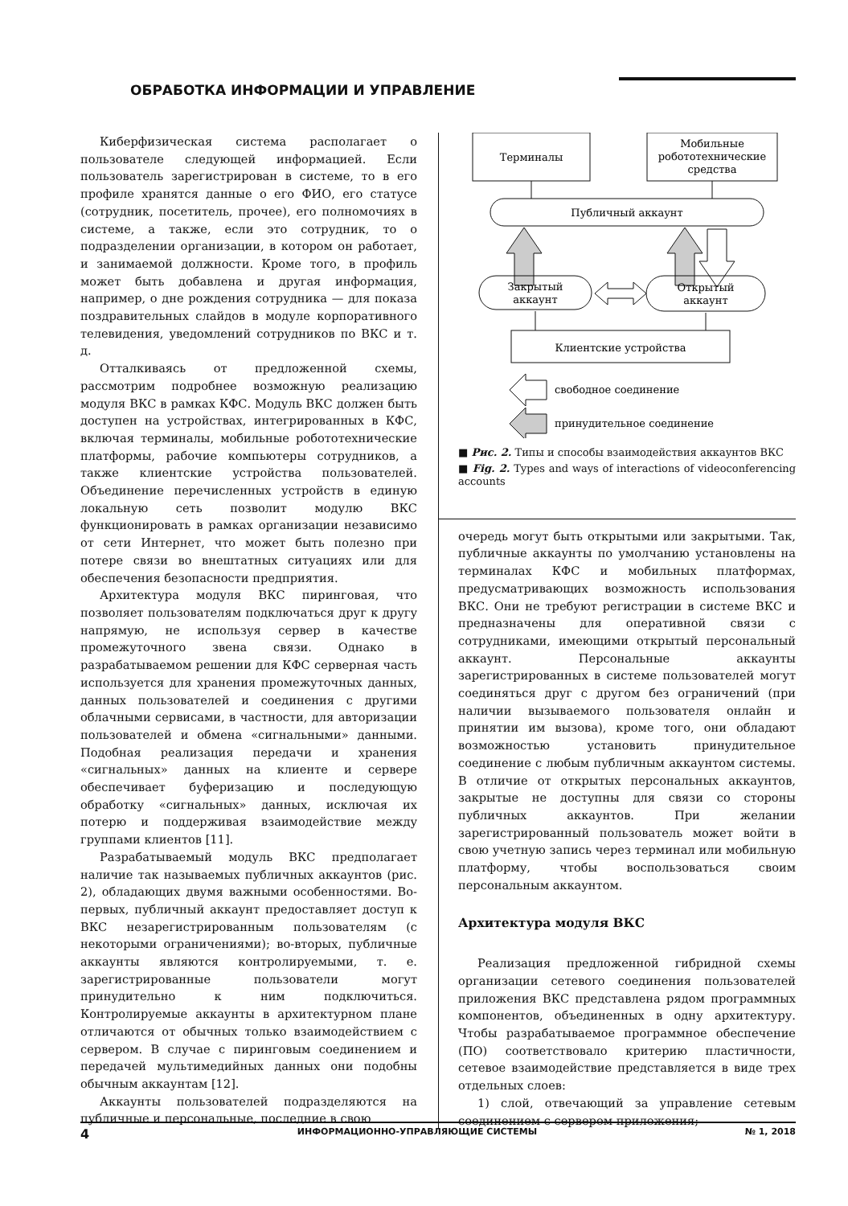ОБРАБОТКА ИНФОРМАЦИИ И УПРАВЛЕНИЕ
Киберфизическая система располагает о пользователе следующей информацией. Если пользователь зарегистрирован в системе, то в его профиле хранятся данные о его ФИО, его статусе (сотрудник, посетитель, прочее), его полномочиях в системе, а также, если это сотрудник, то о подразделении организации, в котором он работает, и занимаемой должности. Кроме того, в профиль может быть добавлена и другая информация, например, о дне рождения сотрудника — для показа поздравительных слайдов в модуле корпоративного телевидения, уведомлений сотрудников по ВКС и т. д.
Отталкиваясь от предложенной схемы, рассмотрим подробнее возможную реализацию модуля ВКС в рамках КФС. Модуль ВКС должен быть доступен на устройствах, интегрированных в КФС, включая терминалы, мобильные робототехнические платформы, рабочие компьютеры сотрудников, а также клиентские устройства пользователей. Объединение перечисленных устройств в единую локальную сеть позволит модулю ВКС функционировать в рамках организации независимо от сети Интернет, что может быть полезно при потере связи во внештатных ситуациях или для обеспечения безопасности предприятия.
Архитектура модуля ВКС пиринговая, что позволяет пользователям подключаться друг к другу напрямую, не используя сервер в качестве промежуточного звена связи. Однако в разрабатываемом решении для КФС серверная часть используется для хранения промежуточных данных, данных пользователей и соединения с другими облачными сервисами, в частности, для авторизации пользователей и обмена «сигнальными» данными. Подобная реализация передачи и хранения «сигнальных» данных на клиенте и сервере обеспечивает буферизацию и последующую обработку «сигнальных» данных, исключая их потерю и поддерживая взаимодействие между группами клиентов [11].
Разрабатываемый модуль ВКС предполагает наличие так называемых публичных аккаунтов (рис. 2), обладающих двумя важными особенностями. Во-первых, публичный аккаунт предоставляет доступ к ВКС незарегистрированным пользователям (с некоторыми ограничениями); во-вторых, публичные аккаунты являются контролируемыми, т. е. зарегистрированные пользователи могут принудительно к ним подключиться. Контролируемые аккаунты в архитектурном плане отличаются от обычных только взаимодействием с сервером. В случае с пиринговым соединением и передачей мультимедийных данных они подобны обычным аккаунтам [12].
Аккаунты пользователей подразделяются на публичные и персональные, последние в свою
Терминалы
Мобильные
робототехнические
средства
Публичный аккаунт
Закрытый
аккаунт
Открытый
аккаунт
Клиентские устройства
свободное соединение
принудительное соединение
■ Рис. 2. Типы и способы взаимодействия аккаунтов ВКС
■ Fig. 2. Types and ways of interactions of videoconferencing accounts
очередь могут быть открытыми или закрытыми. Так, публичные аккаунты по умолчанию установлены на терминалах КФС и мобильных платформах, предусматривающих возможность использования ВКС. Они не требуют регистрации в системе ВКС и предназначены для оперативной связи с сотрудниками, имеющими открытый персональный аккаунт. Персональные аккаунты зарегистрированных в системе пользователей могут соединяться друг с другом без ограничений (при наличии вызываемого пользователя онлайн и принятии им вызова), кроме того, они обладают возможностью установить принудительное соединение с любым публичным аккаунтом системы. В отличие от открытых персональных аккаунтов, закрытые не доступны для связи со стороны публичных аккаунтов. При желании зарегистрированный пользователь может войти в свою учетную запись через терминал или мобильную платформу, чтобы воспользоваться своим персональным аккаунтом.
Архитектура модуля ВКС
Реализация предложенной гибридной схемы организации сетевого соединения пользователей приложения ВКС представлена рядом программных компонентов, объединенных в одну архитектуру. Чтобы разрабатываемое программное обеспечение (ПО) соответствовало критерию пластичности, сетевое взаимодействие представляется в виде трех отдельных слоев:
1) слой, отвечающий за управление сетевым соединением с сервером приложения;
4 ИНФОРМАЦИОННО-УПРАВЛЯЮЩИЕ СИСТЕМЫ № 1, 2018